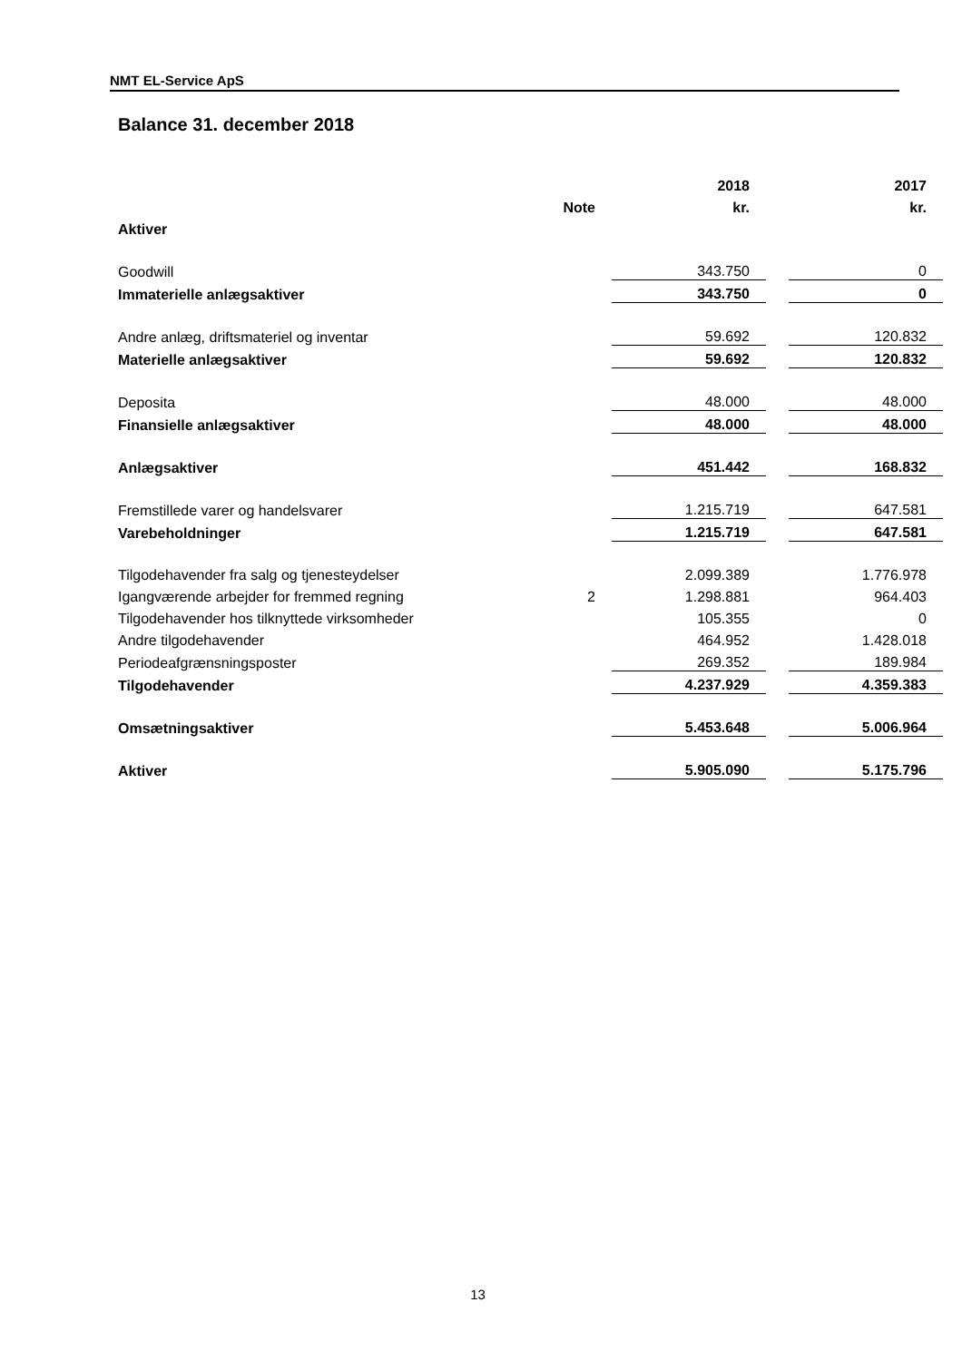NMT EL-Service ApS
Balance 31. december 2018
| | | 2018 | | 2017 |
| --- | --- | --- | --- | --- |
| | Note | kr. | | kr. |
| Aktiver | | | | |
| Goodwill | | 343.750 | | 0 |
| Immaterielle anlægsaktiver | | 343.750 | | 0 |
| Andre anlæg, driftsmateriel og inventar | | 59.692 | | 120.832 |
| Materielle anlægsaktiver | | 59.692 | | 120.832 |
| Deposita | | 48.000 | | 48.000 |
| Finansielle anlægsaktiver | | 48.000 | | 48.000 |
| Anlægsaktiver | | 451.442 | | 168.832 |
| Fremstillede varer og handelsvarer | | 1.215.719 | | 647.581 |
| Varebeholdninger | | 1.215.719 | | 647.581 |
| Tilgodehavender fra salg og tjenesteydelser | | 2.099.389 | | 1.776.978 |
| Igangværende arbejder for fremmed regning | 2 | 1.298.881 | | 964.403 |
| Tilgodehavender hos tilknyttede virksomheder | | 105.355 | | 0 |
| Andre tilgodehavender | | 464.952 | | 1.428.018 |
| Periodeafgrænsningsposter | | 269.352 | | 189.984 |
| Tilgodehavender | | 4.237.929 | | 4.359.383 |
| Omsætningsaktiver | | 5.453.648 | | 5.006.964 |
| Aktiver | | 5.905.090 | | 5.175.796 |
13